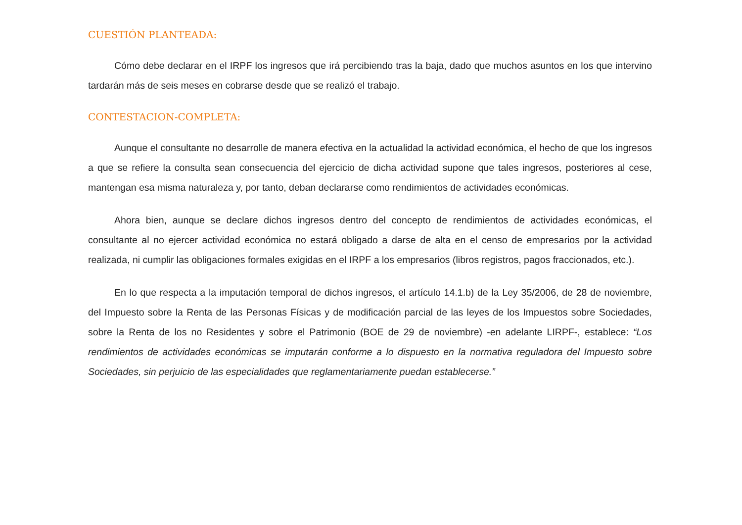CUESTIÓN PLANTEADA:
Cómo debe declarar en el IRPF los ingresos que irá percibiendo tras la baja, dado que muchos asuntos en los que intervino tardarán más de seis meses en cobrarse desde que se realizó el trabajo.
CONTESTACION-COMPLETA:
Aunque el consultante no desarrolle de manera efectiva en la actualidad la actividad económica, el hecho de que los ingresos a que se refiere la consulta sean consecuencia del ejercicio de dicha actividad supone que tales ingresos, posteriores al cese, mantengan esa misma naturaleza y, por tanto, deban declararse como rendimientos de actividades económicas.
Ahora bien, aunque se declare dichos ingresos dentro del concepto de rendimientos de actividades económicas, el consultante al no ejercer actividad económica no estará obligado a darse de alta en el censo de empresarios por la actividad realizada, ni cumplir las obligaciones formales exigidas en el IRPF a los empresarios (libros registros, pagos fraccionados, etc.).
En lo que respecta a la imputación temporal de dichos ingresos, el artículo 14.1.b) de la Ley 35/2006, de 28 de noviembre, del Impuesto sobre la Renta de las Personas Físicas y de modificación parcial de las leyes de los Impuestos sobre Sociedades, sobre la Renta de los no Residentes y sobre el Patrimonio (BOE de 29 de noviembre) -en adelante LIRPF-, establece: “Los rendimientos de actividades económicas se imputarán conforme a lo dispuesto en la normativa reguladora del Impuesto sobre Sociedades, sin perjuicio de las especialidades que reglamentariamente puedan establecerse.”